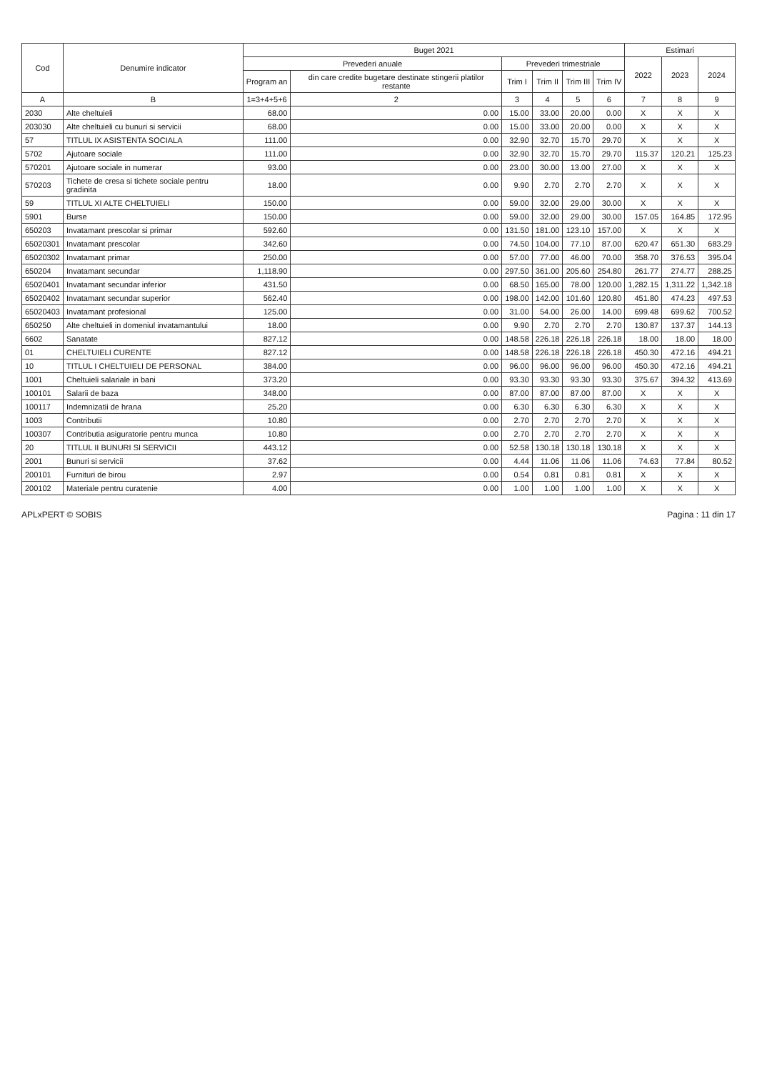| Cod | Denumire indicator | Buget 2021 | | | | | | Estimari | | |
| --- | --- | --- | --- | --- | --- | --- | --- | --- | --- | --- |
| | | Prevederi anuale | | Prevederi trimestriale | | | | 2022 | 2023 | 2024 |
| | | Program an | din care credite bugetare destinate stingerii platilor restante | Trim I | Trim II | Trim III | Trim IV | | | |
| A | B | 1=3+4+5+6 | 2 | 3 | 4 | 5 | 6 | 7 | 8 | 9 |
| 2030 | Alte cheltuieli | 68.00 | 0.00 | 15.00 | 33.00 | 20.00 | 0.00 | X | X | X |
| 203030 | Alte cheltuieli cu bunuri si servicii | 68.00 | 0.00 | 15.00 | 33.00 | 20.00 | 0.00 | X | X | X |
| 57 | TITLUL IX ASISTENTA SOCIALA | 111.00 | 0.00 | 32.90 | 32.70 | 15.70 | 29.70 | X | X | X |
| 5702 | Ajutoare sociale | 111.00 | 0.00 | 32.90 | 32.70 | 15.70 | 29.70 | 115.37 | 120.21 | 125.23 |
| 570201 | Ajutoare sociale in numerar | 93.00 | 0.00 | 23.00 | 30.00 | 13.00 | 27.00 | X | X | X |
| 570203 | Tichete de cresa si tichete sociale pentru gradinita | 18.00 | 0.00 | 9.90 | 2.70 | 2.70 | 2.70 | X | X | X |
| 59 | TITLUL XI ALTE CHELTUIELI | 150.00 | 0.00 | 59.00 | 32.00 | 29.00 | 30.00 | X | X | X |
| 5901 | Burse | 150.00 | 0.00 | 59.00 | 32.00 | 29.00 | 30.00 | 157.05 | 164.85 | 172.95 |
| 650203 | Invatamant prescolar si primar | 592.60 | 0.00 | 131.50 | 181.00 | 123.10 | 157.00 | X | X | X |
| 65020301 | Invatamant prescolar | 342.60 | 0.00 | 74.50 | 104.00 | 77.10 | 87.00 | 620.47 | 651.30 | 683.29 |
| 65020302 | Invatamant primar | 250.00 | 0.00 | 57.00 | 77.00 | 46.00 | 70.00 | 358.70 | 376.53 | 395.04 |
| 650204 | Invatamant secundar | 1,118.90 | 0.00 | 297.50 | 361.00 | 205.60 | 254.80 | 261.77 | 274.77 | 288.25 |
| 65020401 | Invatamant secundar inferior | 431.50 | 0.00 | 68.50 | 165.00 | 78.00 | 120.00 | 1,282.15 | 1,311.22 | 1,342.18 |
| 65020402 | Invatamant secundar superior | 562.40 | 0.00 | 198.00 | 142.00 | 101.60 | 120.80 | 451.80 | 474.23 | 497.53 |
| 65020403 | Invatamant profesional | 125.00 | 0.00 | 31.00 | 54.00 | 26.00 | 14.00 | 699.48 | 699.62 | 700.52 |
| 650250 | Alte cheltuieli in domeniul invatamantului | 18.00 | 0.00 | 9.90 | 2.70 | 2.70 | 2.70 | 130.87 | 137.37 | 144.13 |
| 6602 | Sanatate | 827.12 | 0.00 | 148.58 | 226.18 | 226.18 | 226.18 | 18.00 | 18.00 | 18.00 |
| 01 | CHELTUIELI CURENTE | 827.12 | 0.00 | 148.58 | 226.18 | 226.18 | 226.18 | 450.30 | 472.16 | 494.21 |
| 10 | TITLUL I CHELTUIELI DE PERSONAL | 384.00 | 0.00 | 96.00 | 96.00 | 96.00 | 96.00 | 450.30 | 472.16 | 494.21 |
| 1001 | Cheltuieli salariale in bani | 373.20 | 0.00 | 93.30 | 93.30 | 93.30 | 93.30 | 375.67 | 394.32 | 413.69 |
| 100101 | Salarii de baza | 348.00 | 0.00 | 87.00 | 87.00 | 87.00 | 87.00 | X | X | X |
| 100117 | Indemnizatii de hrana | 25.20 | 0.00 | 6.30 | 6.30 | 6.30 | 6.30 | X | X | X |
| 1003 | Contributii | 10.80 | 0.00 | 2.70 | 2.70 | 2.70 | 2.70 | X | X | X |
| 100307 | Contributia asiguratorie pentru munca | 10.80 | 0.00 | 2.70 | 2.70 | 2.70 | 2.70 | X | X | X |
| 20 | TITLUL II BUNURI SI SERVICII | 443.12 | 0.00 | 52.58 | 130.18 | 130.18 | 130.18 | X | X | X |
| 2001 | Bunuri si servicii | 37.62 | 0.00 | 4.44 | 11.06 | 11.06 | 11.06 | 74.63 | 77.84 | 80.52 |
| 200101 | Furnituri de birou | 2.97 | 0.00 | 0.54 | 0.81 | 0.81 | 0.81 | X | X | X |
| 200102 | Materiale pentru curatenie | 4.00 | 0.00 | 1.00 | 1.00 | 1.00 | 1.00 | X | X | X |
APLxPERT © SOBIS Pagina : 11 din 17